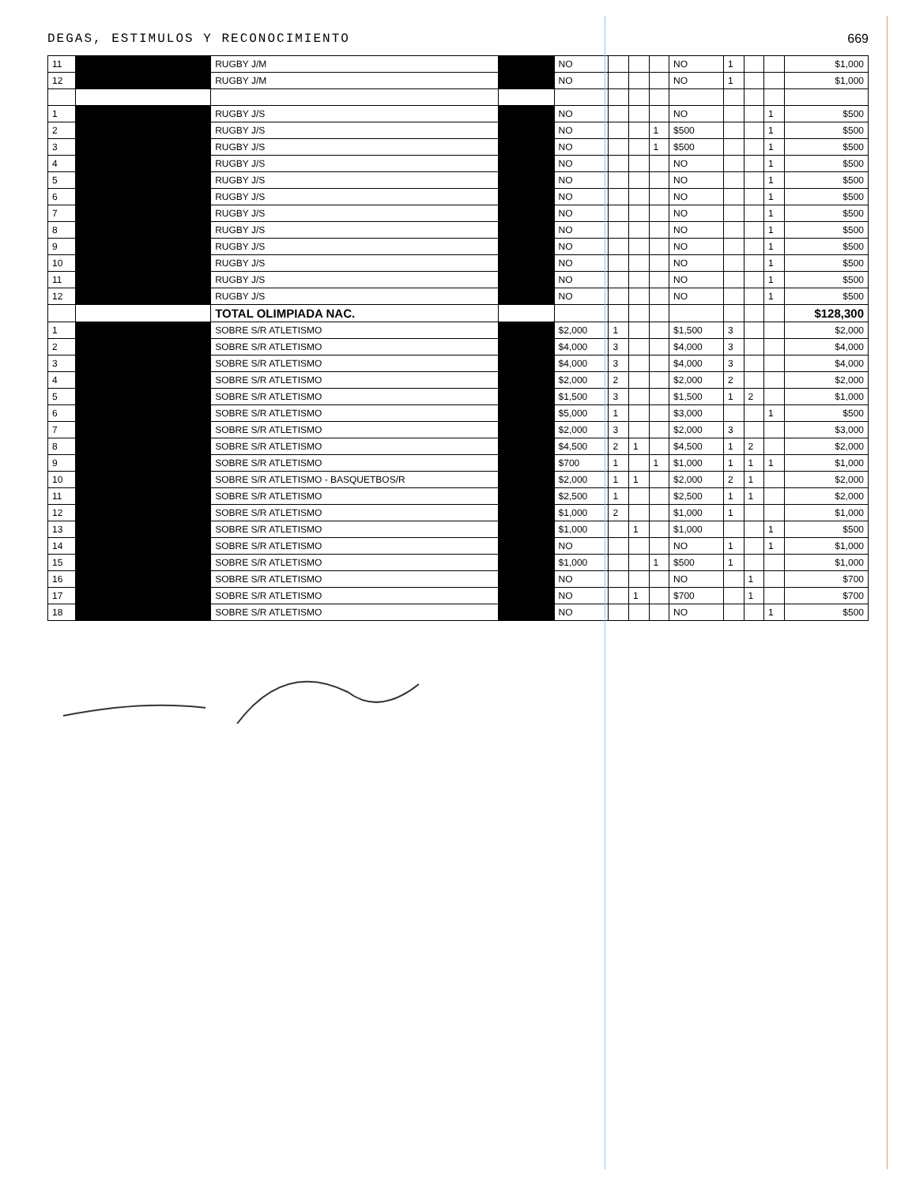DEGAS, ESTIMULOS Y RECONOCIMIENTO 669
| 11 | | RUGBY J/M | | NO | | | | NO | 1 | | | $1,000 |
| 12 | | RUGBY J/M | | NO | | | | NO | 1 | | | $1,000 |
| 1 | | RUGBY J/S | | NO | | | | NO | | | 1 | $500 |
| 2 | | RUGBY J/S | | NO | | | 1 | $500 | | | 1 | $500 |
| 3 | | RUGBY J/S | | NO | | | 1 | $500 | | | 1 | $500 |
| 4 | | RUGBY J/S | | NO | | | | NO | | | 1 | $500 |
| 5 | | RUGBY J/S | | NO | | | | NO | | | 1 | $500 |
| 6 | | RUGBY J/S | | NO | | | | NO | | | 1 | $500 |
| 7 | | RUGBY J/S | | NO | | | | NO | | | 1 | $500 |
| 8 | | RUGBY J/S | | NO | | | | NO | | | 1 | $500 |
| 9 | | RUGBY J/S | | NO | | | | NO | | | 1 | $500 |
| 10 | | RUGBY J/S | | NO | | | | NO | | | 1 | $500 |
| 11 | | RUGBY J/S | | NO | | | | NO | | | 1 | $500 |
| 12 | | RUGBY J/S | | NO | | | | NO | | | 1 | $500 |
| | | TOTAL OLIMPIADA NAC. | | | | | | | | | | $128,300 |
| 1 | | SOBRE S/R ATLETISMO | | $2,000 | 1 | | | $1,500 | 3 | | | $2,000 |
| 2 | | SOBRE S/R ATLETISMO | | $4,000 | 3 | | | $4,000 | 3 | | | $4,000 |
| 3 | | SOBRE S/R ATLETISMO | | $4,000 | 3 | | | $4,000 | 3 | | | $4,000 |
| 4 | | SOBRE S/R ATLETISMO | | $2,000 | 2 | | | $2,000 | 2 | | | $2,000 |
| 5 | | SOBRE S/R ATLETISMO | | $1,500 | 3 | | | $1,500 | 1 | 2 | | $1,000 |
| 6 | | SOBRE S/R ATLETISMO | | $5,000 | 1 | | | $3,000 | | | 1 | $500 |
| 7 | | SOBRE S/R ATLETISMO | | $2,000 | 3 | | | $2,000 | 3 | | | $3,000 |
| 8 | | SOBRE S/R ATLETISMO | | $4,500 | 2 | 1 | | $4,500 | 1 | 2 | | $2,000 |
| 9 | | SOBRE S/R ATLETISMO | | $700 | 1 | | 1 | $1,000 | 1 | 1 | 1 | $1,000 |
| 10 | | SOBRE S/R ATLETISMO - BASQUETBOS/R | | $2,000 | 1 | 1 | | $2,000 | 2 | 1 | | $2,000 |
| 11 | | SOBRE S/R ATLETISMO | | $2,500 | 1 | | | $2,500 | 1 | 1 | | $2,000 |
| 12 | | SOBRE S/R ATLETISMO | | $1,000 | 2 | | | $1,000 | 1 | | | $1,000 |
| 13 | | SOBRE S/R ATLETISMO | | $1,000 | | 1 | | $1,000 | | | 1 | $500 |
| 14 | | SOBRE S/R ATLETISMO | | NO | | | | NO | 1 | | 1 | $1,000 |
| 15 | | SOBRE S/R ATLETISMO | | $1,000 | | | 1 | $500 | 1 | | | $1,000 |
| 16 | | SOBRE S/R ATLETISMO | | NO | | | | NO | | 1 | | $700 |
| 17 | | SOBRE S/R ATLETISMO | | NO | | 1 | | $700 | | 1 | | $700 |
| 18 | | SOBRE S/R ATLETISMO | | NO | | | | NO | | | 1 | $500 |